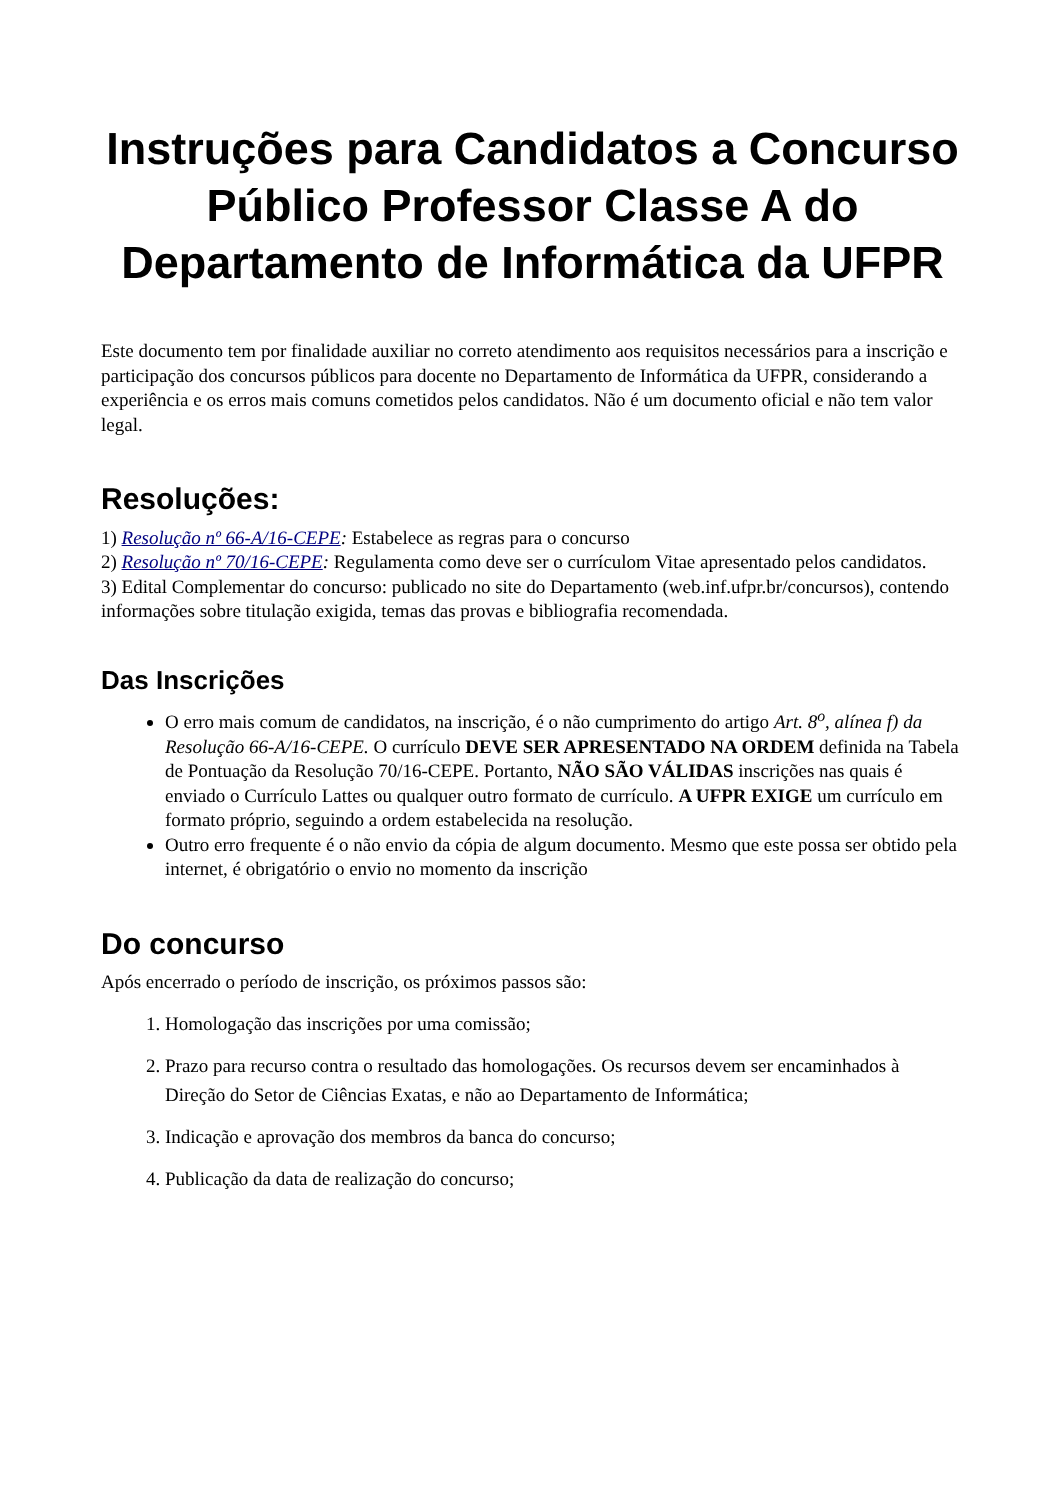Instruções para Candidatos a Concurso Público Professor Classe A do Departamento de Informática da UFPR
Este documento tem por finalidade auxiliar no correto atendimento aos requisitos necessários para a inscrição e participação dos concursos públicos para docente no Departamento de Informática da UFPR, considerando a experiência e os erros mais comuns cometidos pelos candidatos. Não é um documento oficial e não tem valor legal.
Resoluções:
1) Resolução nº 66-A/16-CEPE: Estabelece as regras para o concurso
2) Resolução nº 70/16-CEPE: Regulamenta como deve ser o currículom Vitae apresentado pelos candidatos.
3) Edital Complementar do concurso: publicado no site do Departamento (web.inf.ufpr.br/concursos), contendo informações sobre titulação exigida, temas das provas e bibliografia recomendada.
Das Inscrições
O erro mais comum de candidatos, na inscrição, é o não cumprimento do artigo Art. 8<sup>o</sup>, alínea f) da Resolução 66-A/16-CEPE. O currículo DEVE SER APRESENTADO NA ORDEM definida na Tabela de Pontuação da Resolução 70/16-CEPE. Portanto, NÃO SÃO VÁLIDAS inscrições nas quais é enviado o Currículo Lattes ou qualquer outro formato de currículo. A UFPR EXIGE um currículo em formato próprio, seguindo a ordem estabelecida na resolução.
Outro erro frequente é o não envio da cópia de algum documento. Mesmo que este possa ser obtido pela internet, é obrigatório o envio no momento da inscrição
Do concurso
Após encerrado o período de inscrição, os próximos passos são:
1. Homologação das inscrições por uma comissão;
2. Prazo para recurso contra o resultado das homologações. Os recursos devem ser encaminhados à Direção do Setor de Ciências Exatas, e não ao Departamento de Informática;
3. Indicação e aprovação dos membros da banca do concurso;
4. Publicação da data de realização do concurso;